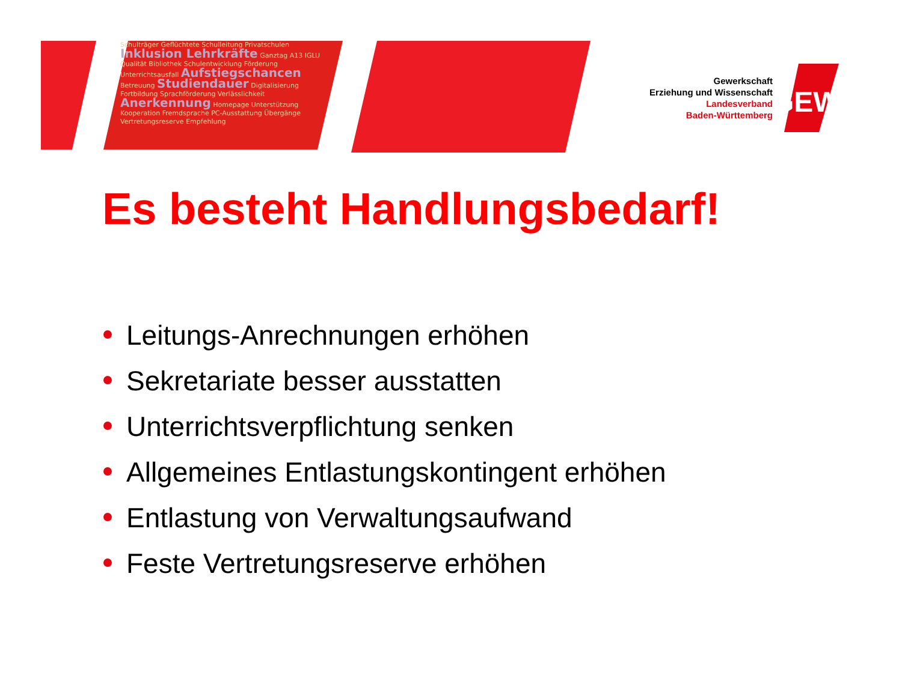GEW
Schulträger Geflüchtete Schulleitung Privatschulen Inklusion Lehrkräfte Ganztag A13 IGLU Qualität Bibliothek Schulentwicklung Förderung Unterrichtsausfall Aufstiegschancen Betreuung Studiendauer Digitalisierung Fortbildung Sprachförderung Verlässlichkeit Anerkennung Homepage Unterstützung Kooperation Fremdsprache PC-Ausstattung Übergänge Vertretungsreserve Empfehlung
Gewerkschaft
Erziehung und Wissenschaft
Landesverband
Baden-Württemberg
Es besteht Handlungsbedarf!
Leitungs-Anrechnungen erhöhen
Sekretariate besser ausstatten
Unterrichtsverpflichtung senken
Allgemeines Entlastungskontingent erhöhen
Entlastung von Verwaltungsaufwand
Feste Vertretungsreserve erhöhen